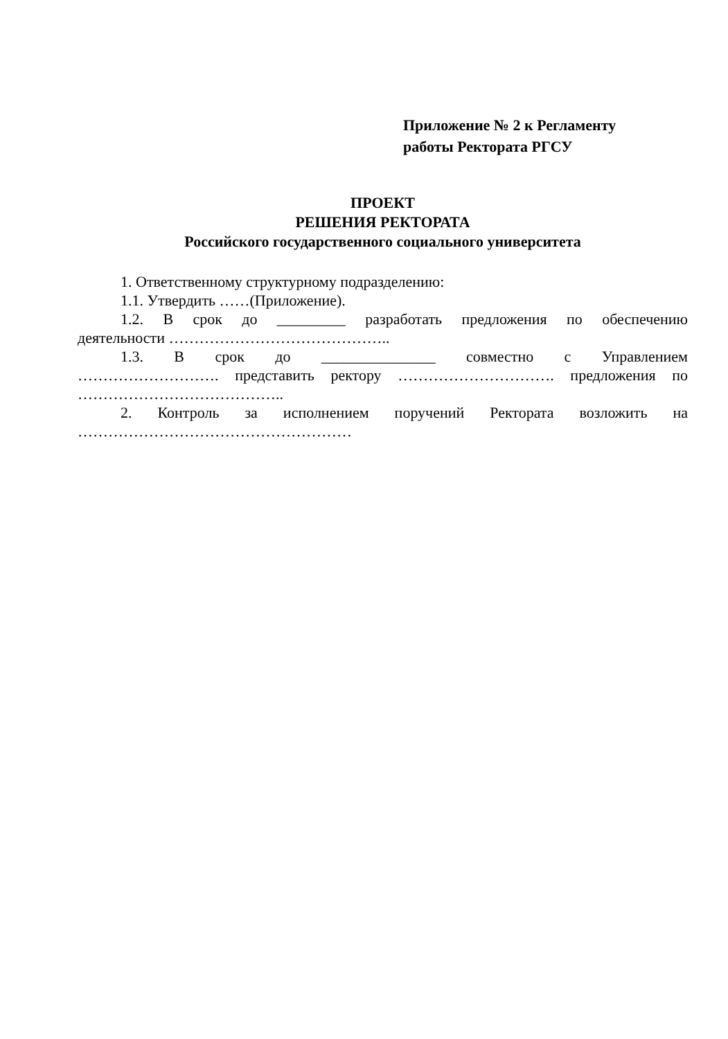Приложение № 2 к Регламенту
работы Ректората РГСУ
ПРОЕКТ
РЕШЕНИЯ РЕКТОРАТА
Российского государственного социального университета
1. Ответственному структурному подразделению:
1.1. Утвердить ……(Приложение).
1.2. В срок до _________ разработать предложения по обеспечению
деятельности ……………………………………..
1.3. В срок до _______________ совместно с Управлением
………………………. представить ректору …………………………. предложения по
…………………………………..
2. Контроль за исполнением поручений Ректората возложить на
………………………………………………